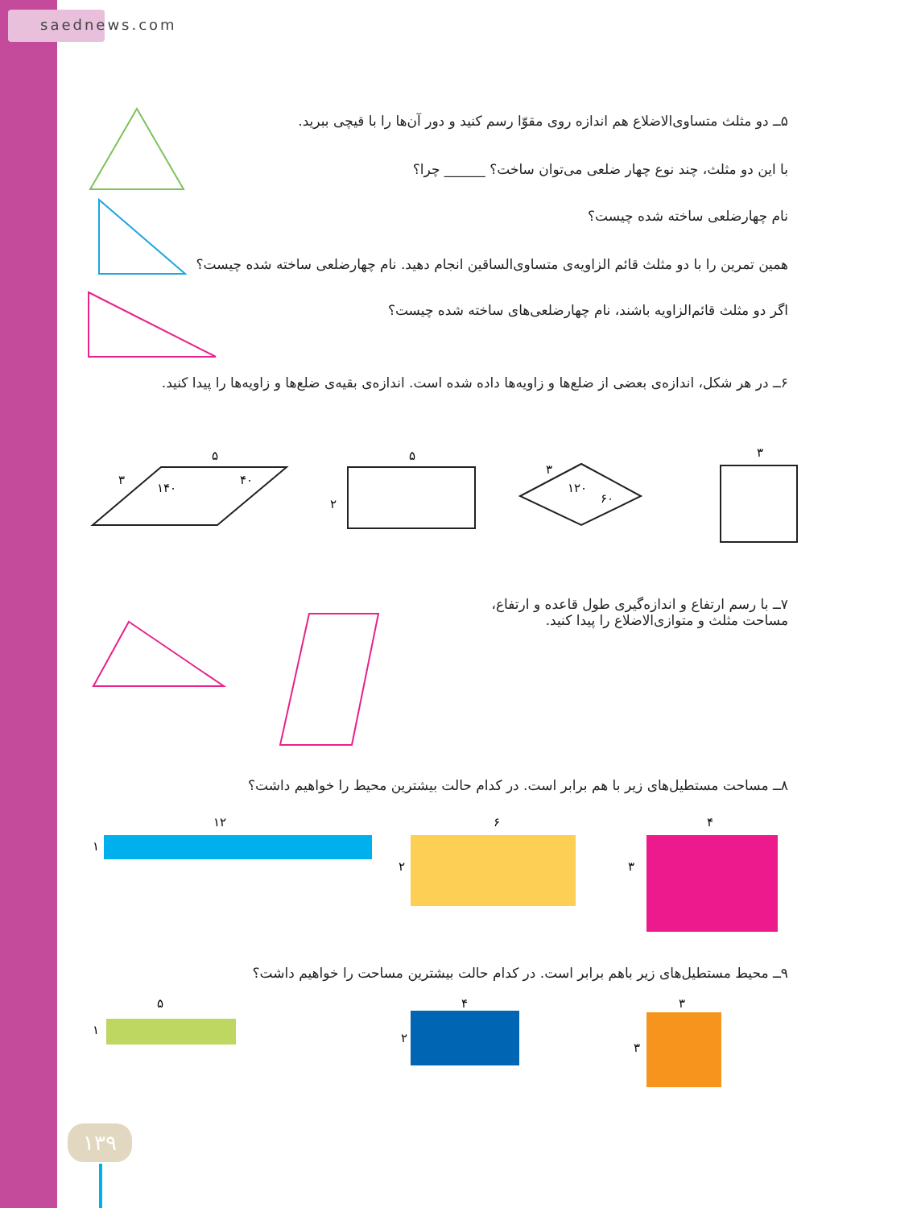saednews.com
۵ــ دو مثلث متساوی‌الاضلاع هم اندازه روی مقوّا رسم کنید و دور آن‌ها را با قیچی ببرید.
با این دو مثلث، چند نوع چهار ضلعی می‌توان ساخت؟ ______ چرا؟
نام چهارضلعی ساخته شده چیست؟
همین تمرین را با دو مثلث قائم الزاویه‌ی متساوی‌الساقین انجام دهید. نام چهارضلعی ساخته شده چیست؟
اگر دو مثلث قائم‌الزاویه باشند، نام چهارضلعی‌های ساخته شده چیست؟
۶ــ در هر شکل، اندازه‌ی بعضی از ضلع‌ها و زاویه‌ها داده شده است. اندازه‌ی بقیه‌ی ضلع‌ها و زاویه‌ها را پیدا کنید.
۷ــ با رسم ارتفاع و اندازه‌گیری طول قاعده و ارتفاع،
مساحت مثلث و متوازی‌الاضلاع را پیدا کنید.
۸ــ مساحت مستطیل‌های زیر با هم برابر است. در کدام حالت بیشترین محیط را خواهیم داشت؟
۹ــ محیط مستطیل‌های زیر باهم برابر است. در کدام حالت بیشترین مساحت را خواهیم داشت؟
۵
۳
۱۴۰
۴۰
۵
۲
۳
۱۲۰
۶۰
۳
۱۲
۱
۶
۲
۴
۳
۵
۱
۴
۲
۳
۳
۱۳۹